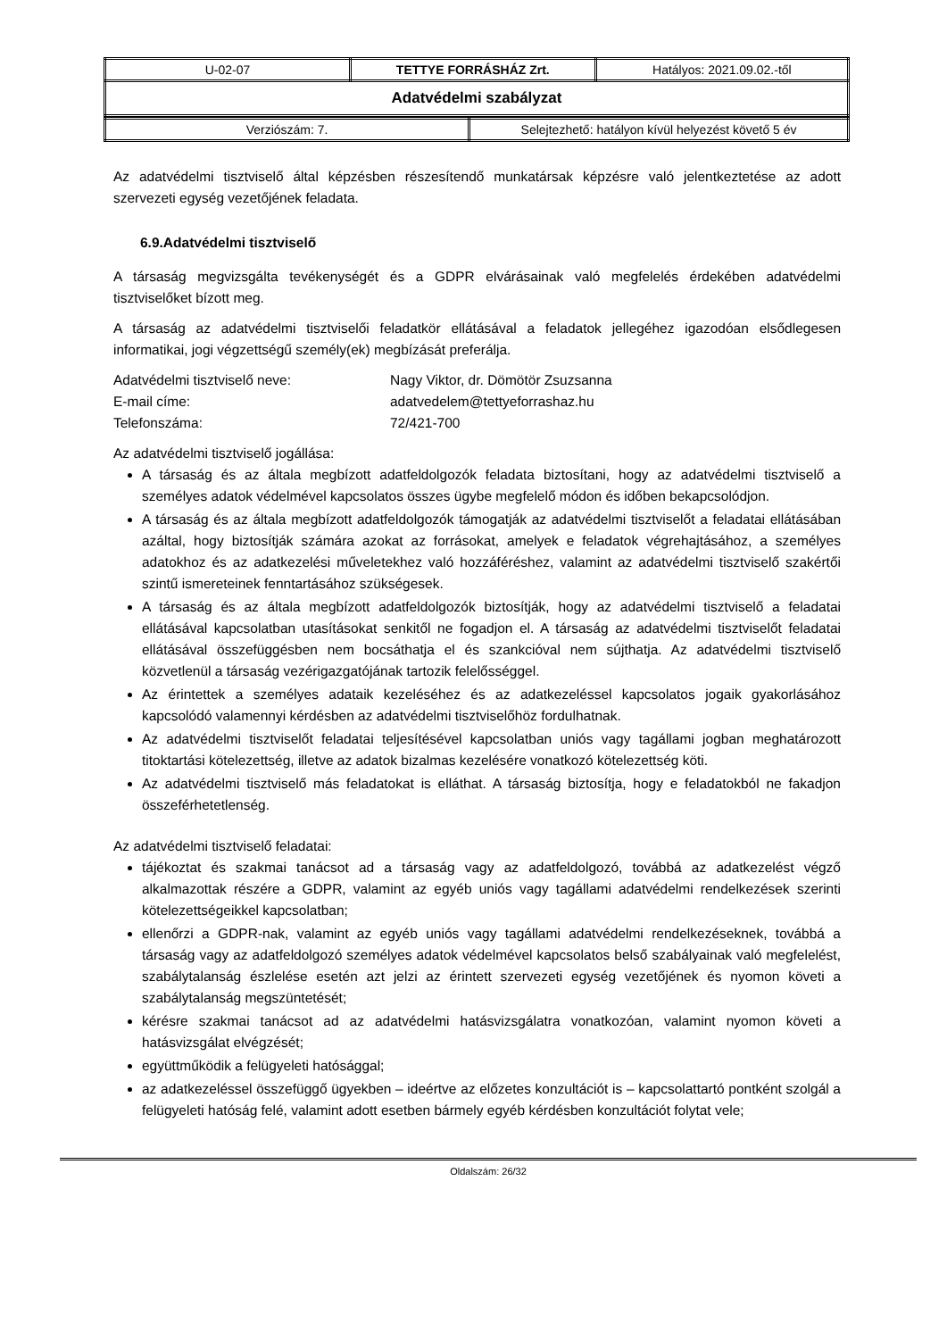| U-02-07 | TETTYE FORRÁSHÁZ Zrt. | Hatályos: 2021.09.02.-től |
| Adatvédelmi szabályzat | | |
| Verziószám: 7. | Selejtezhető: hatályon kívül helyezést követő 5 év |
Az adatvédelmi tisztviselő által képzésben részesítendő munkatársak képzésre való jelentkeztetése az adott szervezeti egység vezetőjének feladata.
6.9.Adatvédelmi tisztviselő
A társaság megvizsgálta tevékenységét és a GDPR elvárásainak való megfelelés érdekében adatvédelmi tisztviselőket bízott meg.
A társaság az adatvédelmi tisztviselői feladatkör ellátásával a feladatok jellegéhez igazodóan elsődlegesen informatikai, jogi végzettségű személy(ek) megbízását preferálja.
| Adatvédelmi tisztviselő neve: | Nagy Viktor, dr. Dömötör Zsuzsanna |
| E-mail címe: | adatvedelem@tettyeforrashaz.hu |
| Telefonszáma: | 72/421-700 |
Az adatvédelmi tisztviselő jogállása:
A társaság és az általa megbízott adatfeldolgozók feladata biztosítani, hogy az adatvédelmi tisztviselő a személyes adatok védelmével kapcsolatos összes ügybe megfelelő módon és időben bekapcsolódjon.
A társaság és az általa megbízott adatfeldolgozók támogatják az adatvédelmi tisztviselőt a feladatai ellátásában azáltal, hogy biztosítják számára azokat az forrásokat, amelyek e feladatok végrehajtásához, a személyes adatokhoz és az adatkezelési műveletekhez való hozzáféréshez, valamint az adatvédelmi tisztviselő szakértői szintű ismereteinek fenntartásához szükségesek.
A társaság és az általa megbízott adatfeldolgozók biztosítják, hogy az adatvédelmi tisztviselő a feladatai ellátásával kapcsolatban utasításokat senkitől ne fogadjon el. A társaság az adatvédelmi tisztviselőt feladatai ellátásával összefüggésben nem bocsáthatja el és szankcióval nem sújthatja. Az adatvédelmi tisztviselő közvetlenül a társaság vezérigazgatójának tartozik felelősséggel.
Az érintettek a személyes adataik kezeléséhez és az adatkezeléssel kapcsolatos jogaik gyakorlásához kapcsolódó valamennyi kérdésben az adatvédelmi tisztviselőhöz fordulhatnak.
Az adatvédelmi tisztviselőt feladatai teljesítésével kapcsolatban uniós vagy tagállami jogban meghatározott titoktartási kötelezettség, illetve az adatok bizalmas kezelésére vonatkozó kötelezettség köti.
Az adatvédelmi tisztviselő más feladatokat is elláthat. A társaság biztosítja, hogy e feladatokból ne fakadjon összeférhetetlenség.
Az adatvédelmi tisztviselő feladatai:
tájékoztat és szakmai tanácsot ad a társaság vagy az adatfeldolgozó, továbbá az adatkezelést végző alkalmazottak részére a GDPR, valamint az egyéb uniós vagy tagállami adatvédelmi rendelkezések szerinti kötelezettségeikkel kapcsolatban;
ellenőrzi a GDPR-nak, valamint az egyéb uniós vagy tagállami adatvédelmi rendelkezéseknek, továbbá a társaság vagy az adatfeldolgozó személyes adatok védelmével kapcsolatos belső szabályainak való megfelelést, szabálytalanság észlelése esetén azt jelzi az érintett szervezeti egység vezetőjének és nyomon követi a szabálytalanság megszüntetését;
kérésre szakmai tanácsot ad az adatvédelmi hatásvizsgálatra vonatkozóan, valamint nyomon követi a hatásvizsgálat elvégzését;
együttműködik a felügyeleti hatósággal;
az adatkezeléssel összefüggő ügyekben – ideértve az előzetes konzultációt is – kapcsolattartó pontként szolgál a felügyeleti hatóság felé, valamint adott esetben bármely egyéb kérdésben konzultációt folytat vele;
Oldalszám: 26/32